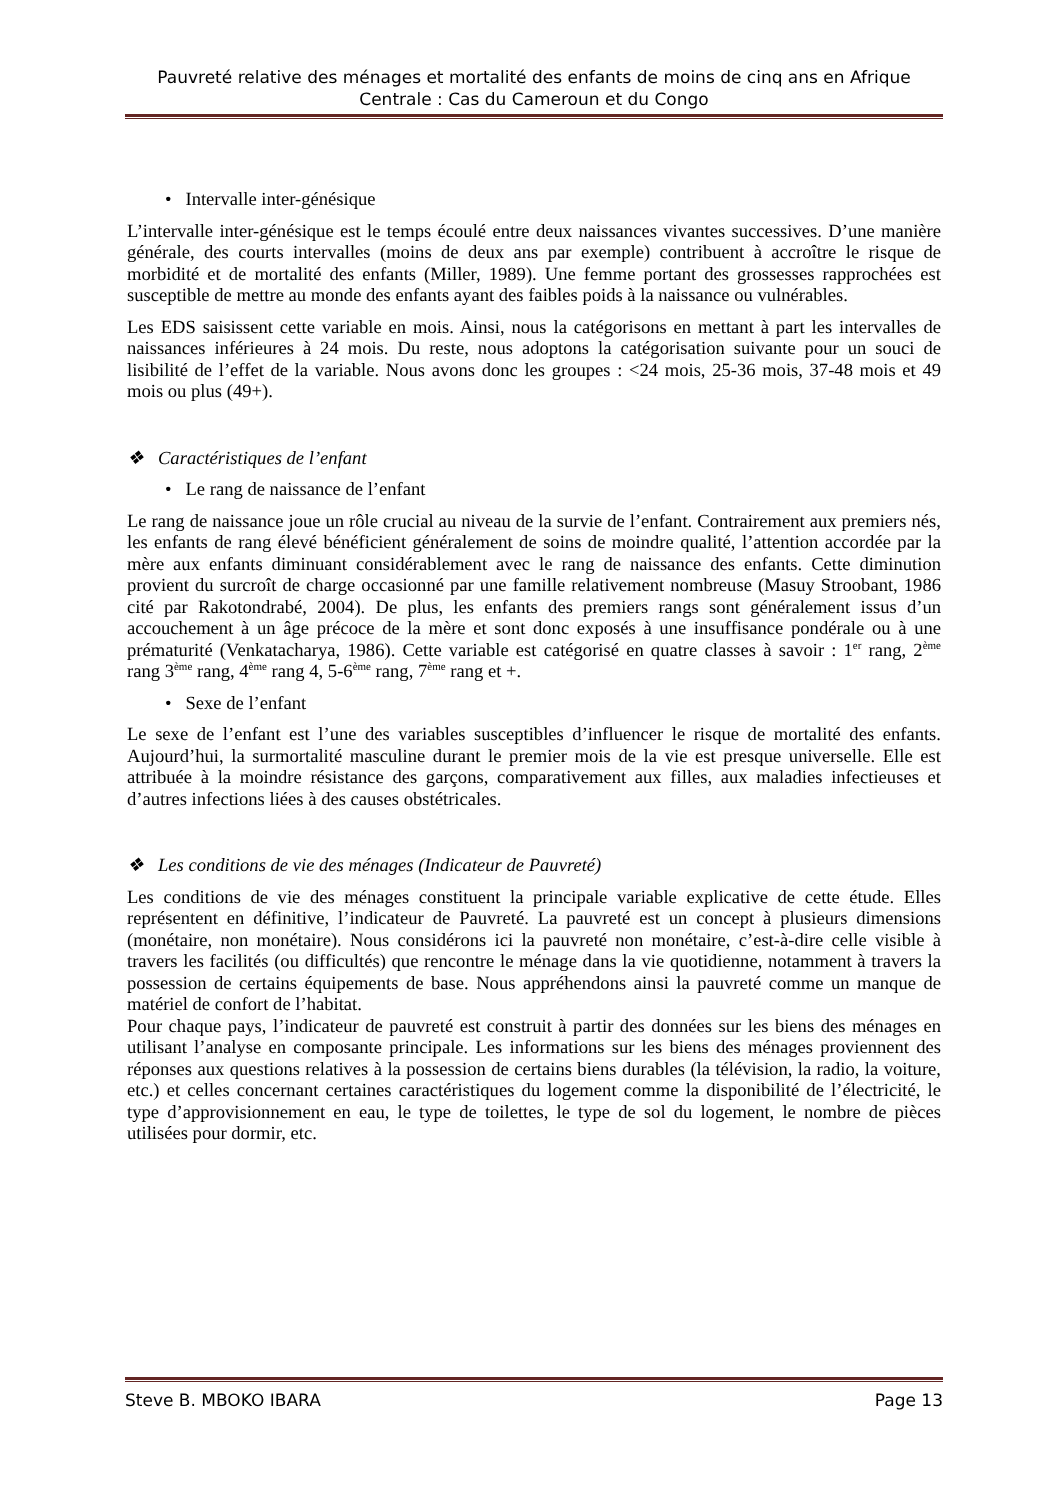Pauvreté relative des ménages et mortalité des enfants de moins de cinq ans en Afrique Centrale : Cas du Cameroun et du Congo
• Intervalle inter-génésique
L’intervalle inter-génésique est le temps écoulé entre deux naissances vivantes successives. D’une manière générale, des courts intervalles (moins de deux ans par exemple) contribuent à accroître le risque de morbidité et de mortalité des enfants (Miller, 1989). Une femme portant des grossesses rapprochées est susceptible de mettre au monde des enfants ayant des faibles poids à la naissance ou vulnérables.
Les EDS saisissent cette variable en mois. Ainsi, nous la catégorisons en mettant à part les intervalles de naissances inférieures à 24 mois. Du reste, nous adoptons la catégorisation suivante pour un souci de lisibilité de l’effet de la variable. Nous avons donc les groupes : <24 mois, 25-36 mois, 37-48 mois et 49 mois ou plus (49+).
❖ Caractéristiques de l’enfant
• Le rang de naissance de l’enfant
Le rang de naissance joue un rôle crucial au niveau de la survie de l’enfant. Contrairement aux premiers nés, les enfants de rang élevé bénéficient généralement de soins de moindre qualité, l’attention accordée par la mère aux enfants diminuant considérablement avec le rang de naissance des enfants. Cette diminution provient du surcroît de charge occasionné par une famille relativement nombreuse (Masuy Stroobant, 1986 cité par Rakotondrabé, 2004). De plus, les enfants des premiers rangs sont généralement issus d’un accouchement à un âge précoce de la mère et sont donc exposés à une insuffisance pondérale ou à une prématurité (Venkatacharya, 1986). Cette variable est catégorisé en quatre classes à savoir : 1<sup>er</sup> rang, 2<sup>ème</sup> rang 3<sup>ème</sup> rang, 4<sup>ème</sup> rang 4, 5-6<sup>ème</sup> rang, 7<sup>ème</sup> rang et +.
• Sexe de l’enfant
Le sexe de l’enfant est l’une des variables susceptibles d’influencer le risque de mortalité des enfants. Aujourd’hui, la surmortalité masculine durant le premier mois de la vie est presque universelle. Elle est attribuée à la moindre résistance des garçons, comparativement aux filles, aux maladies infectieuses et d’autres infections liées à des causes obstétricales.
❖ Les conditions de vie des ménages (Indicateur de Pauvreté)
Les conditions de vie des ménages constituent la principale variable explicative de cette étude. Elles représentent en définitive, l’indicateur de Pauvreté. La pauvreté est un concept à plusieurs dimensions (monétaire, non monétaire). Nous considérons ici la pauvreté non monétaire, c’est-à-dire celle visible à travers les facilités (ou difficultés) que rencontre le ménage dans la vie quotidienne, notamment à travers la possession de certains équipements de base. Nous appréhendons ainsi la pauvreté comme un manque de matériel de confort de l’habitat.
Pour chaque pays, l’indicateur de pauvreté est construit à partir des données sur les biens des ménages en utilisant l’analyse en composante principale. Les informations sur les biens des ménages proviennent des réponses aux questions relatives à la possession de certains biens durables (la télévision, la radio, la voiture, etc.) et celles concernant certaines caractéristiques du logement comme la disponibilité de l’électricité, le type d’approvisionnement en eau, le type de toilettes, le type de sol du logement, le nombre de pièces utilisées pour dormir, etc.
Steve B. MBOKO IBARA Page 13